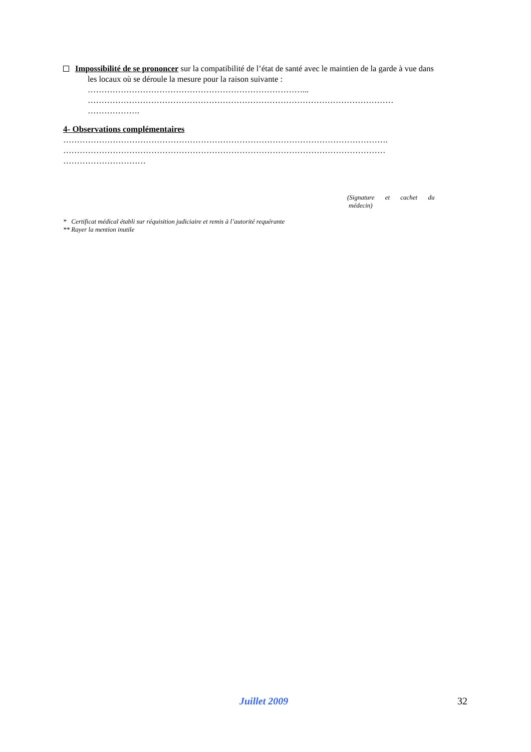Impossibilité de se prononcer sur la compatibilité de l’état de santé avec le maintien de la garde à vue dans
les locaux où se déroule la mesure pour la raison suivante :
……………………………………………………………………...
…………………………………………………………………………………………………
……………….
4- Observations complémentaires
……………………………………………………………………………………………………….
………………………………………………………………………………………………………
…………………………
(Signature et cachet du
médecin)
* Certificat médical établi sur réquisition judiciaire et remis à l’autorité requérante
** Rayer la mention inutile
Juillet 2009 32